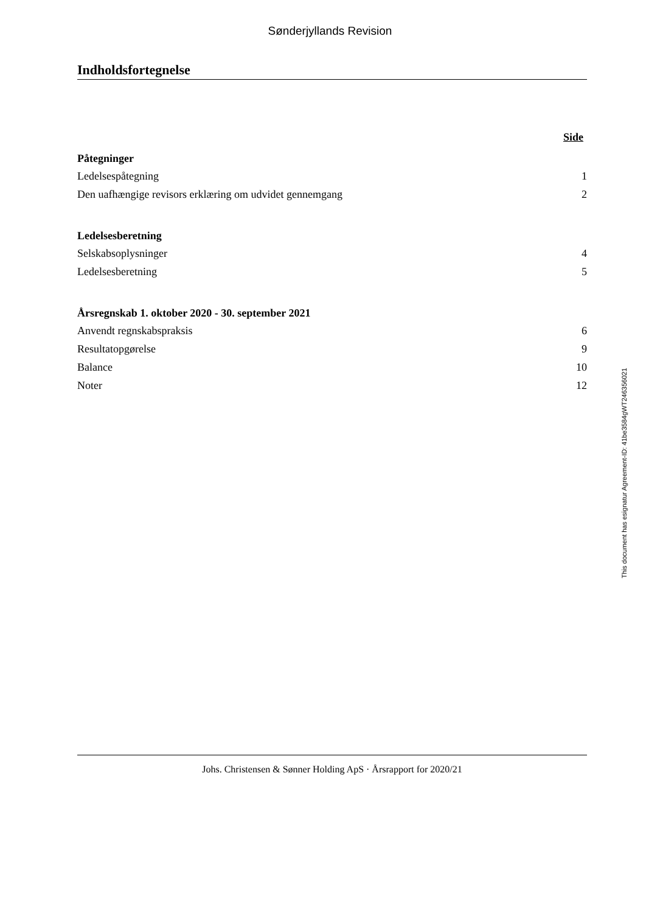Sønderjyllands Revision
Indholdsfortegnelse
Side
Påtegninger
Ledelsespåtegning 1
Den uafhængige revisors erklæring om udvidet gennemgang 2
Ledelsesberetning
Selskabsoplysninger 4
Ledelsesberetning 5
Årsregnskab 1. oktober 2020 - 30. september 2021
Anvendt regnskabspraksis 6
Resultatopgørelse 9
Balance 10
Noter 12
Johs. Christensen & Sønner Holding ApS · Årsrapport for 2020/21
This document has esignatur Agreement-ID: 41be3584gWT246356021